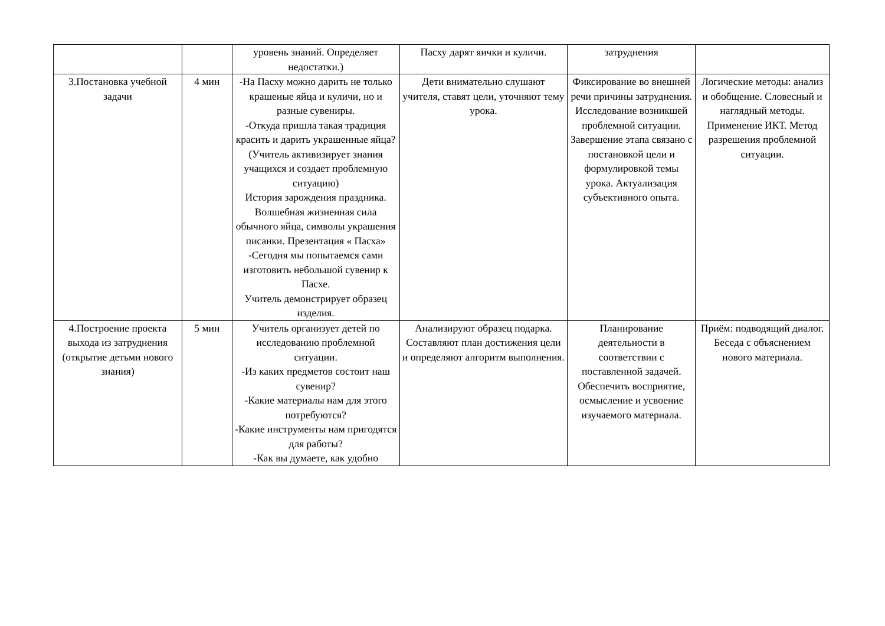| | | уровень знаний. Определяет недостатки.) | Пасху дарят яички и куличи. | затруднения | |
| 3.Постановка учебной задачи | 4 мин | -На Пасху можно дарить не только крашеные яйца и куличи, но и разные сувениры. -Откуда пришла такая традиция красить и дарить украшенные яйца? (Учитель активизирует знания учащихся и создает проблемную ситуацию) История зарождения праздника. Волшебная жизненная сила обычного яйца, символы украшения писанки. Презентация « Пасха» -Сегодня мы попытаемся сами изготовить небольшой сувенир к Пасхе. Учитель демонстрирует образец изделия. | Дети внимательно слушают учителя, ставят цели, уточняют тему урока. | Фиксирование во внешней речи причины затруднения. Исследование возникшей проблемной ситуации. Завершение этапа связано с постановкой цели и формулировкой темы урока. Актуализация субъективного опыта. | Логические методы: анализ и обобщение. Словесный и наглядный методы. Применение ИКТ. Метод разрешения проблемной ситуации. |
| 4.Построение проекта выхода из затруднения (открытие детьми нового знания) | 5 мин | Учитель организует детей по исследованию проблемной ситуации. -Из каких предметов состоит наш сувенир? -Какие материалы нам для этого потребуются? -Какие инструменты нам пригодятся для работы? -Как вы думаете, как удобно | Анализируют образец подарка. Составляют план достижения цели и определяют алгоритм выполнения. | Планирование деятельности в соответствии с поставленной задачей. Обеспечить восприятие, осмысление и усвоение изучаемого материала. | Приём: подводящий диалог. Беседа с объяснением нового материала. |